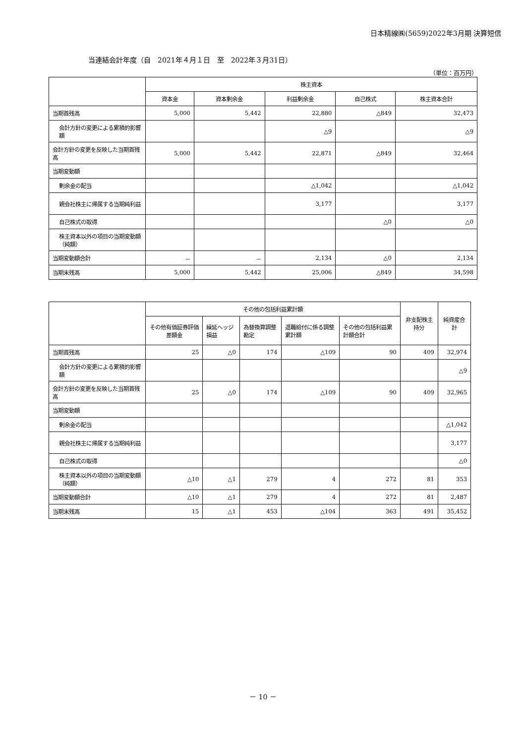日本精線㈱(5659)2022年3月期 決算短信
当連結会計年度（自　2021年４月１日　至　2022年３月31日）
（単位：百万円）
| | 株主資本 | | | | |
| --- | --- | --- | --- | --- | --- |
| | 資本金 | 資本剰余金 | 利益剰余金 | 自己株式 | 株主資本合計 |
| 当期首残高 | 5,000 | 5,442 | 22,880 | △849 | 32,473 |
| 会計方針の変更による累積的影響額 | | | △9 | | △9 |
| 会計方針の変更を反映した当期首残高 | 5,000 | 5,442 | 22,871 | △849 | 32,464 |
| 当期変動額 | | | | | |
| 剰余金の配当 | | | △1,042 | | △1,042 |
| 親会社株主に帰属する当期純利益 | | | 3,177 | | 3,177 |
| 自己株式の取得 | | | | △0 | △0 |
| 株主資本以外の項目の当期変動額（純額） | | | | | |
| 当期変動額合計 | － | － | 2,134 | △0 | 2,134 |
| 当期末残高 | 5,000 | 5,442 | 25,006 | △849 | 34,598 |
| | その他の包括利益累計額 | | | | | 非支配株主持分 | 純資産合計 |
| --- | --- | --- | --- | --- | --- | --- | --- |
| | その他有価証券評価差額金 | 繰延ヘッジ損益 | 為替換算調整勘定 | 退職給付に係る調整累計額 | その他の包括利益累計額合計 | | |
| 当期首残高 | 25 | △0 | 174 | △109 | 90 | 409 | 32,974 |
| 会計方針の変更による累積的影響額 | | | | | | | △9 |
| 会計方針の変更を反映した当期首残高 | 25 | △0 | 174 | △109 | 90 | 409 | 32,965 |
| 当期変動額 | | | | | | | |
| 剰余金の配当 | | | | | | | △1,042 |
| 親会社株主に帰属する当期純利益 | | | | | | | 3,177 |
| 自己株式の取得 | | | | | | | △0 |
| 株主資本以外の項目の当期変動額（純額） | △10 | △1 | 279 | 4 | 272 | 81 | 353 |
| 当期変動額合計 | △10 | △1 | 279 | 4 | 272 | 81 | 2,487 |
| 当期末残高 | 15 | △1 | 453 | △104 | 363 | 491 | 35,452 |
－ 10 －